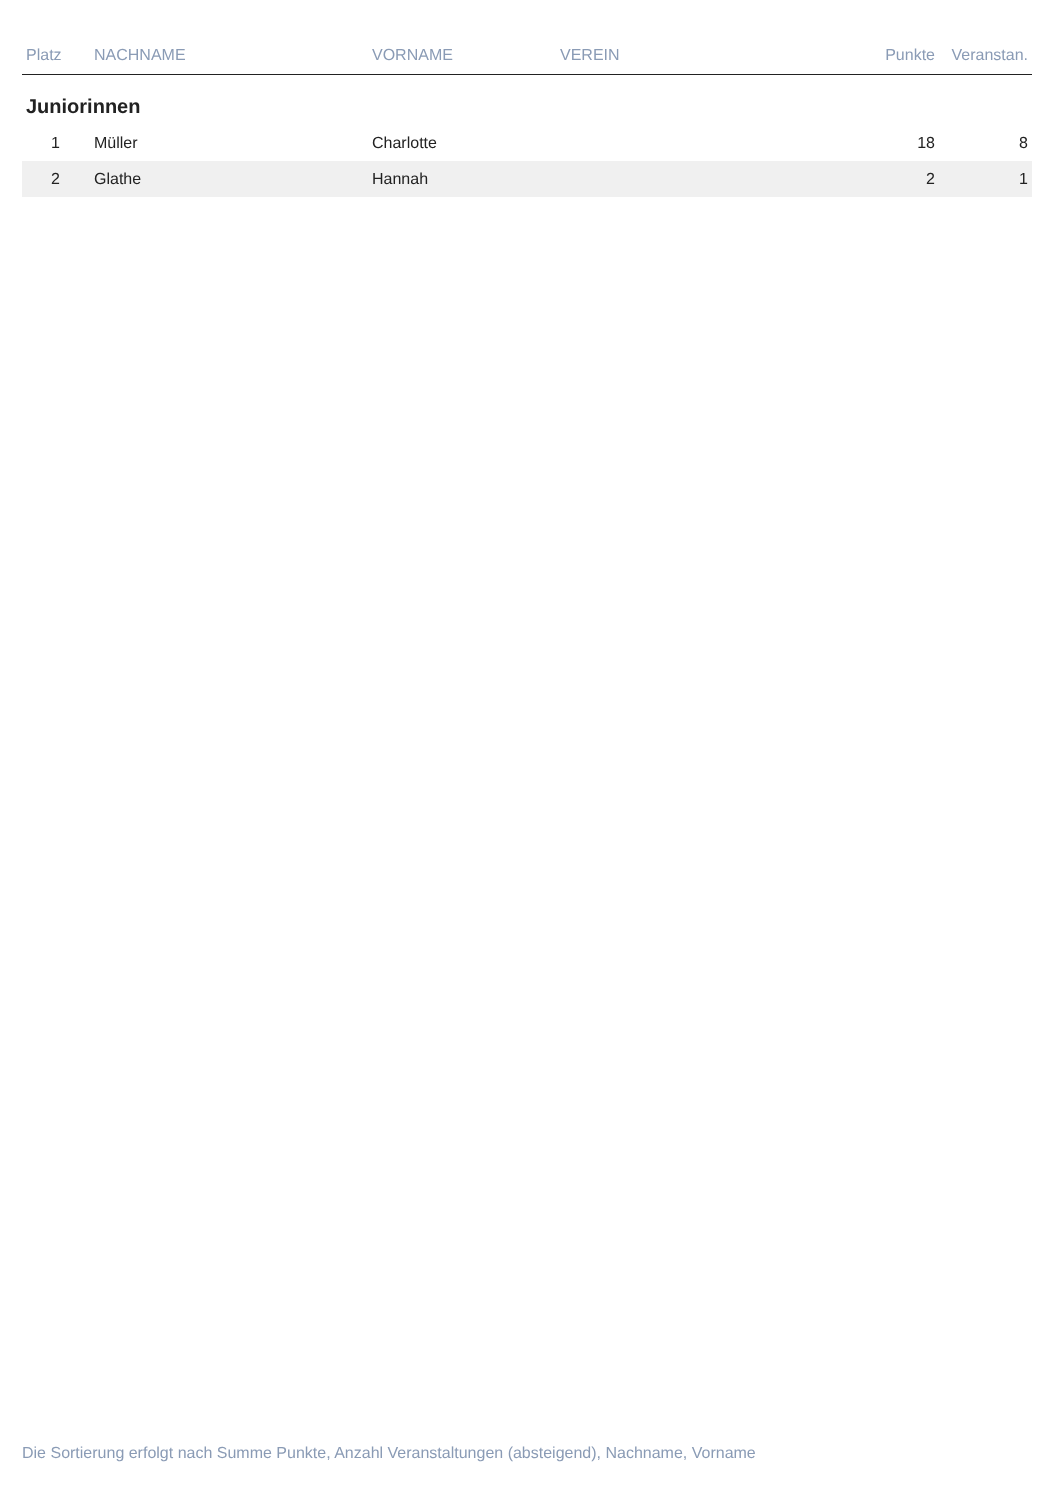| Platz | NACHNAME | VORNAME | VEREIN | Punkte | Veranstan. |
| --- | --- | --- | --- | --- | --- |
| Juniorinnen | | | | | |
| 1 | Müller | Charlotte | | 18 | 8 |
| 2 | Glathe | Hannah | | 2 | 1 |
Die Sortierung erfolgt nach Summe Punkte, Anzahl Veranstaltungen (absteigend), Nachname, Vorname